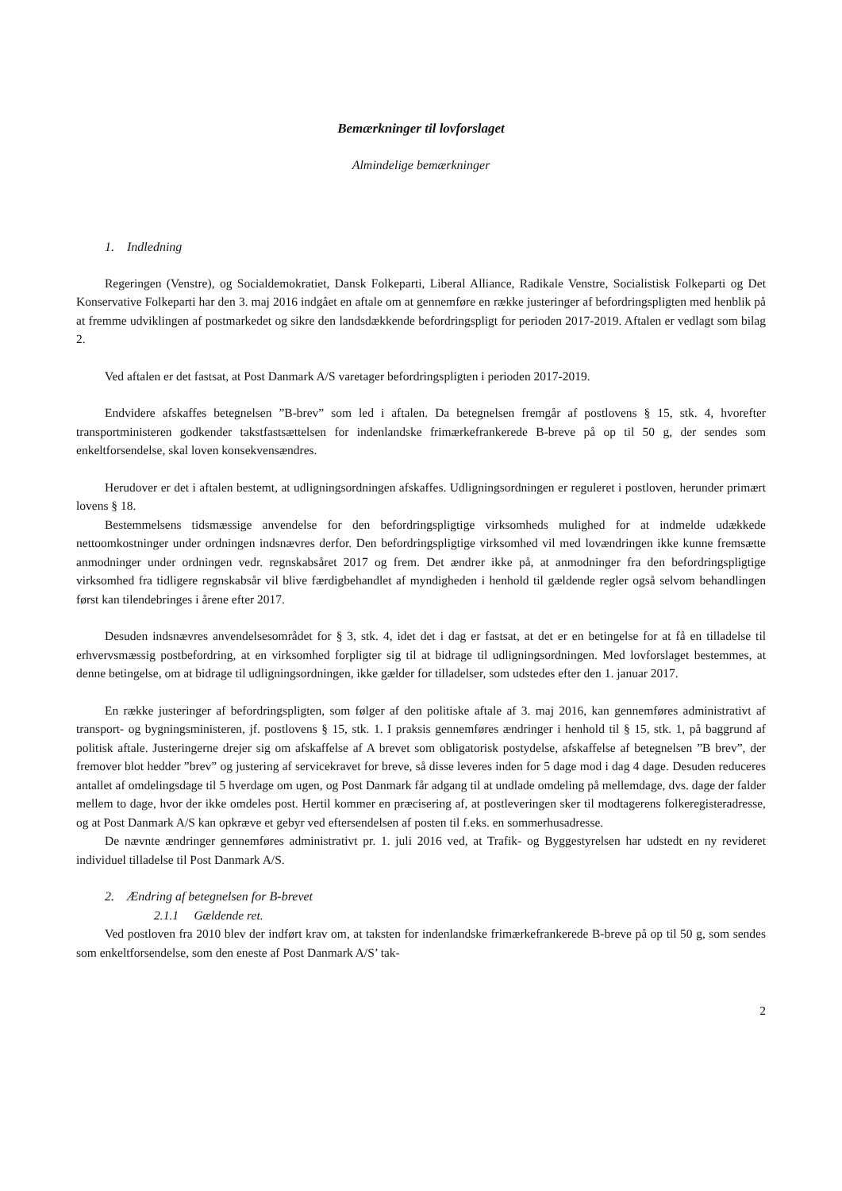Bemærkninger til lovforslaget
Almindelige bemærkninger
1. Indledning
Regeringen (Venstre), og Socialdemokratiet, Dansk Folkeparti, Liberal Alliance, Radikale Venstre, Socialistisk Folkeparti og Det Konservative Folkeparti har den 3. maj 2016 indgået en aftale om at gennemføre en række justeringer af befordringspligten med henblik på at fremme udviklingen af postmarkedet og sikre den landsdækkende befordringspligt for perioden 2017-2019. Aftalen er vedlagt som bilag 2.
Ved aftalen er det fastsat, at Post Danmark A/S varetager befordringspligten i perioden 2017-2019.
Endvidere afskaffes betegnelsen ”B-brev” som led i aftalen. Da betegnelsen fremgår af postlovens § 15, stk. 4, hvorefter transportministeren godkender takstfastsættelsen for indenlandske frimærkefrankerede B-breve på op til 50 g, der sendes som enkeltforsendelse, skal loven konsekvensændres.
Herudover er det i aftalen bestemt, at udligningsordningen afskaffes. Udligningsordningen er reguleret i postloven, herunder primært lovens § 18.
Bestemmelsens tidsmæssige anvendelse for den befordringspligtige virksomheds mulighed for at indmelde udækkede nettoomkostninger under ordningen indsnævres derfor. Den befordringspligtige virksomhed vil med lovændringen ikke kunne fremsætte anmodninger under ordningen vedr. regnskabsåret 2017 og frem. Det ændrer ikke på, at anmodninger fra den befordringspligtige virksomhed fra tidligere regnskabsår vil blive færdigbehandlet af myndigheden i henhold til gældende regler også selvom behandlingen først kan tilendebringes i årene efter 2017.
Desuden indsnævres anvendelsesområdet for § 3, stk. 4, idet det i dag er fastsat, at det er en betingelse for at få en tilladelse til erhvervsmæssig postbefordring, at en virksomhed forpligter sig til at bidrage til udligningsordningen. Med lovforslaget bestemmes, at denne betingelse, om at bidrage til udligningsordningen, ikke gælder for tilladelser, som udstedes efter den 1. januar 2017.
En række justeringer af befordringspligten, som følger af den politiske aftale af 3. maj 2016, kan gennemføres administrativt af transport- og bygningsministeren, jf. postlovens § 15, stk. 1. I praksis gennemføres ændringer i henhold til § 15, stk. 1, på baggrund af politisk aftale. Justeringerne drejer sig om afskaffelse af A brevet som obligatorisk postydelse, afskaffelse af betegnelsen ”B brev”, der fremover blot hedder ”brev” og justering af servicekravet for breve, så disse leveres inden for 5 dage mod i dag 4 dage. Desuden reduceres antallet af omdelingsdage til 5 hverdage om ugen, og Post Danmark får adgang til at undlade omdeling på mellemdage, dvs. dage der falder mellem to dage, hvor der ikke omdeles post. Hertil kommer en præcisering af, at postleveringen sker til modtagerens folkeregisteradresse, og at Post Danmark A/S kan opkræve et gebyr ved eftersendelsen af posten til f.eks. en sommerhusadresse.
De nævnte ændringer gennemføres administrativt pr. 1. juli 2016 ved, at Trafik- og Byggestyrelsen har udstedt en ny revideret individuel tilladelse til Post Danmark A/S.
2. Ændring af betegnelsen for B-brevet
2.1.1 Gældende ret.
Ved postloven fra 2010 blev der indført krav om, at taksten for indenlandske frimærkefrankerede B-breve på op til 50 g, som sendes som enkeltforsendelse, som den eneste af Post Danmark A/S’ tak-
2